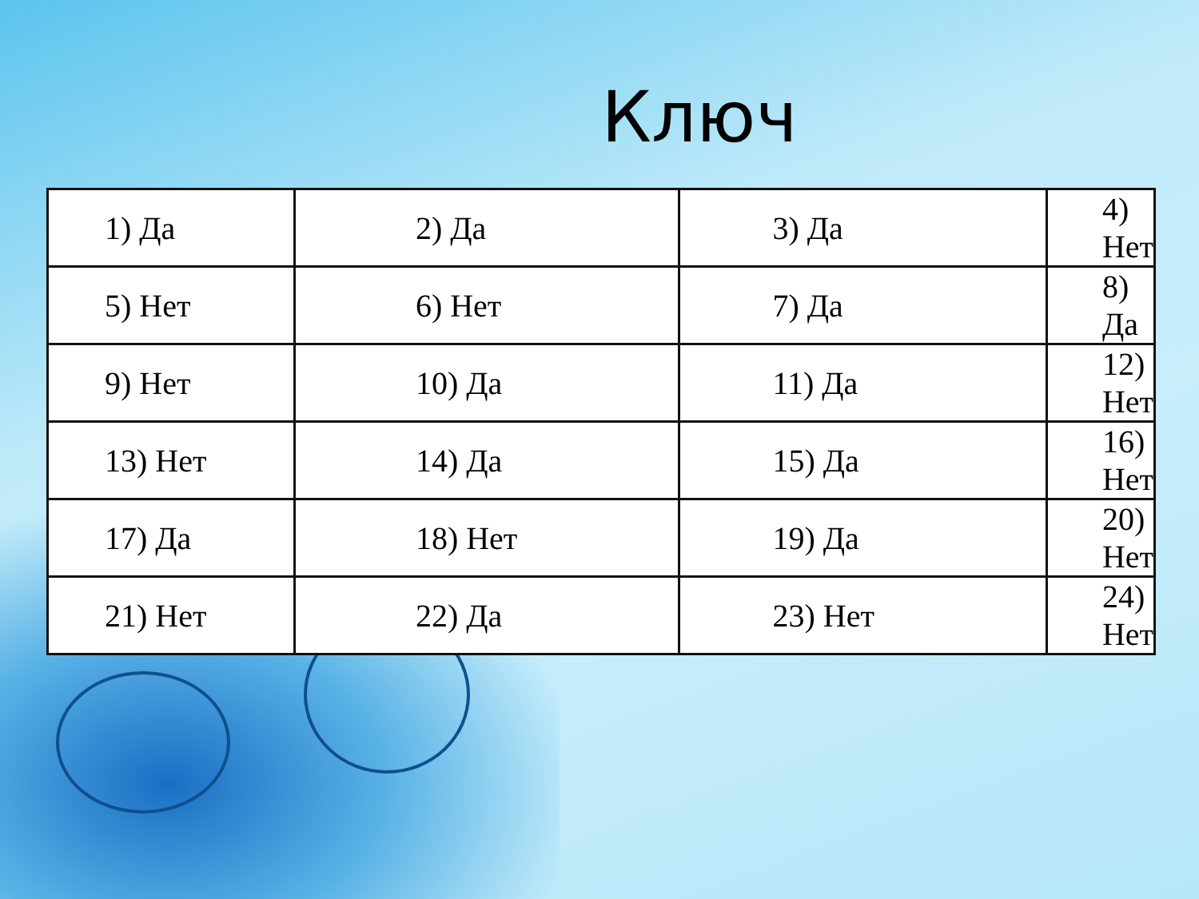Ключ
| 1) Да | 2) Да | 3) Да | 4) Нет |
| 5) Нет | 6) Нет | 7) Да | 8) Да |
| 9) Нет | 10) Да | 11) Да | 12) Нет |
| 13) Нет | 14) Да | 15) Да | 16) Нет |
| 17) Да | 18) Нет | 19) Да | 20) Нет |
| 21) Нет | 22) Да | 23) Нет | 24) Нет |